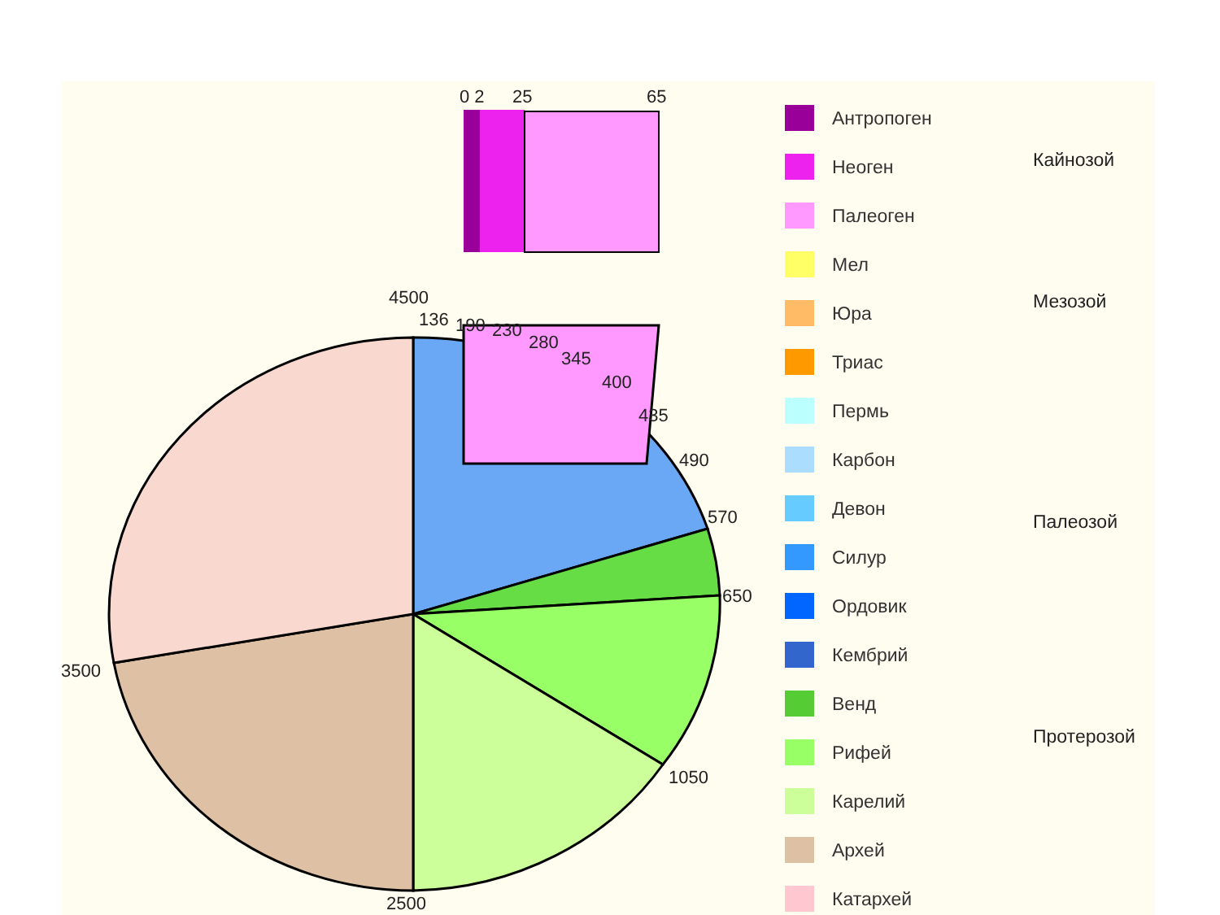0 2
25
65
4500
136
190
230
280
345
400
435
490
570
650
1050
2500
3500
Антропоген
Неоген
Палеоген
Мел
Юра
Триас
Пермь
Карбон
Девон
Силур
Ордовик
Кембрий
Венд
Рифей
Карелий
Архей
Катархей
Кайнозой
Мезозой
Палеозой
Протерозой